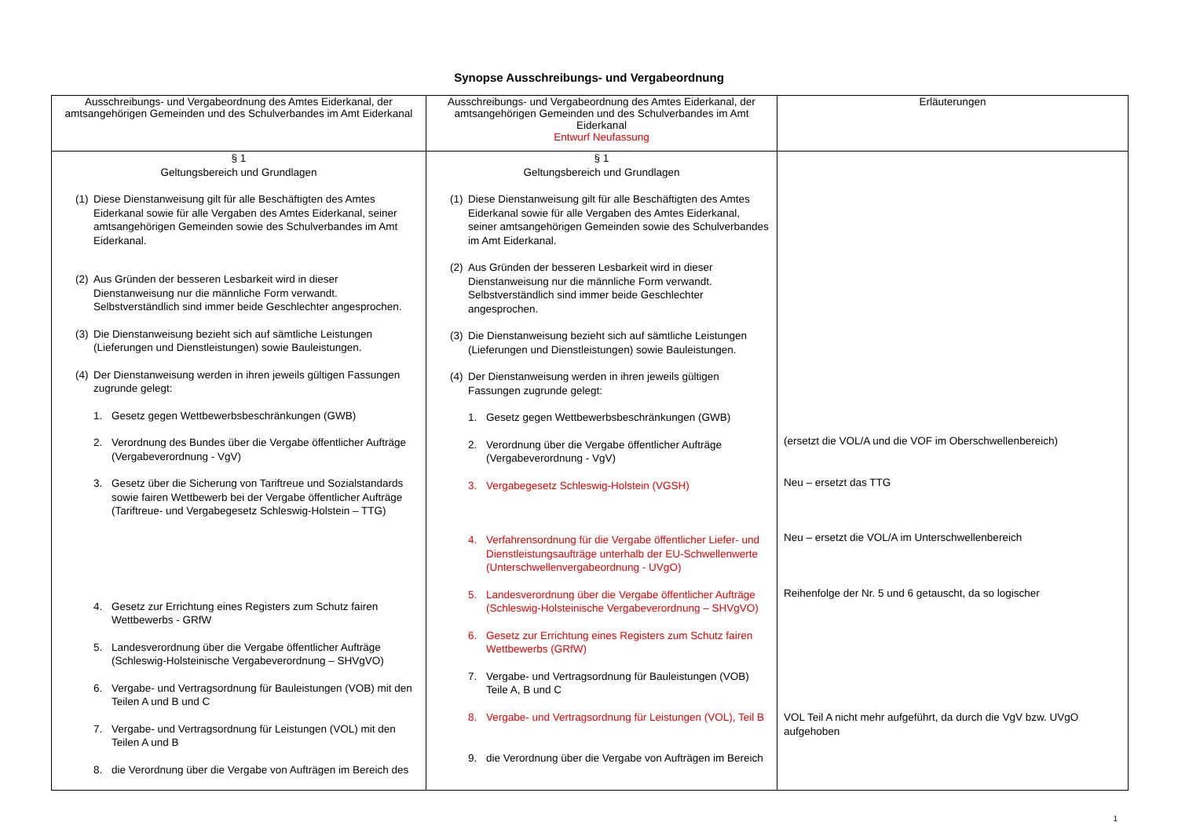Synopse Ausschreibungs- und Vergabeordnung
| Ausschreibungs- und Vergabeordnung des Amtes Eiderkanal, der amtsangehörigen Gemeinden und des Schulverbandes im Amt Eiderkanal | Ausschreibungs- und Vergabeordnung des Amtes Eiderkanal, der amtsangehörigen Gemeinden und des Schulverbandes im Amt Eiderkanal Entwurf Neufassung | Erläuterungen |
| --- | --- | --- |
| § 1 Geltungsbereich und Grundlagen (1) Diese Dienstanweisung gilt für alle Beschäftigten des Amtes Eiderkanal sowie für alle Vergaben des Amtes Eiderkanal, seiner amtsangehörigen Gemeinden sowie des Schulverbandes im Amt Eiderkanal. (2) Aus Gründen der besseren Lesbarkeit wird in dieser Dienstanweisung nur die männliche Form verwandt. Selbstverständlich sind immer beide Geschlechter angesprochen. (3) Die Dienstanweisung bezieht sich auf sämtliche Leistungen (Lieferungen und Dienstleistungen) sowie Bauleistungen. (4) Der Dienstanweisung werden in ihren jeweils gültigen Fassungen zugrunde gelegt: 1. Gesetz gegen Wettbewerbsbeschränkungen (GWB) 2. Verordnung des Bundes über die Vergabe öffentlicher Aufträge (Vergabeverordnung - VgV) 3. Gesetz über die Sicherung von Tariftreue und Sozialstandards sowie fairen Wettbewerb bei der Vergabe öffentlicher Aufträge (Tariftreue- und Vergabegesetz Schleswig-Holstein – TTG) 4. Gesetz zur Errichtung eines Registers zum Schutz fairen Wettbewerbs - GRfW 5. Landesverordnung über die Vergabe öffentlicher Aufträge (Schleswig-Holsteinische Vergabeverordnung – SHVgVO) 6. Vergabe- und Vertragsordnung für Bauleistungen (VOB) mit den Teilen A und B und C 7. Vergabe- und Vertragsordnung für Leistungen (VOL) mit den Teilen A und B 8. die Verordnung über die Vergabe von Aufträgen im Bereich des | § 1 Geltungsbereich und Grundlagen (1) Diese Dienstanweisung gilt für alle Beschäftigten des Amtes Eiderkanal sowie für alle Vergaben des Amtes Eiderkanal, seiner amtsangehörigen Gemeinden sowie des Schulverbandes im Amt Eiderkanal. (2) Aus Gründen der besseren Lesbarkeit wird in dieser Dienstanweisung nur die männliche Form verwandt. Selbstverständlich sind immer beide Geschlechter angesprochen. (3) Die Dienstanweisung bezieht sich auf sämtliche Leistungen (Lieferungen und Dienstleistungen) sowie Bauleistungen. (4) Der Dienstanweisung werden in ihren jeweils gültigen Fassungen zugrunde gelegt: 1. Gesetz gegen Wettbewerbsbeschränkungen (GWB) 2. Verordnung über die Vergabe öffentlicher Aufträge (Vergabeverordnung - VgV) 3. Vergabegesetz Schleswig-Holstein (VGSH) 4. Verfahrensordnung für die Vergabe öffentlicher Liefer- und Dienstleistungsaufträge unterhalb der EU-Schwellenwerte (Unterschwellenvergabeordnung - UVgO) 5. Landesverordnung über die Vergabe öffentlicher Aufträge (Schleswig-Holsteinische Vergabeverordnung – SHVgVO) 6. Gesetz zur Errichtung eines Registers zum Schutz fairen Wettbewerbs (GRfW) 7. Vergabe- und Vertragsordnung für Bauleistungen (VOB) Teile A, B und C 8. Vergabe- und Vertragsordnung für Leistungen (VOL), Teil B 9. die Verordnung über die Vergabe von Aufträgen im Bereich | (ersetzt die VOL/A und die VOF im Oberschwellenbereich) Neu – ersetzt das TTG Neu – ersetzt die VOL/A im Unterschwellenbereich Reihenfolge der Nr. 5 und 6 getauscht, da so logischer VOL Teil A nicht mehr aufgeführt, da durch die VgV bzw. UVgO aufgehoben |
1